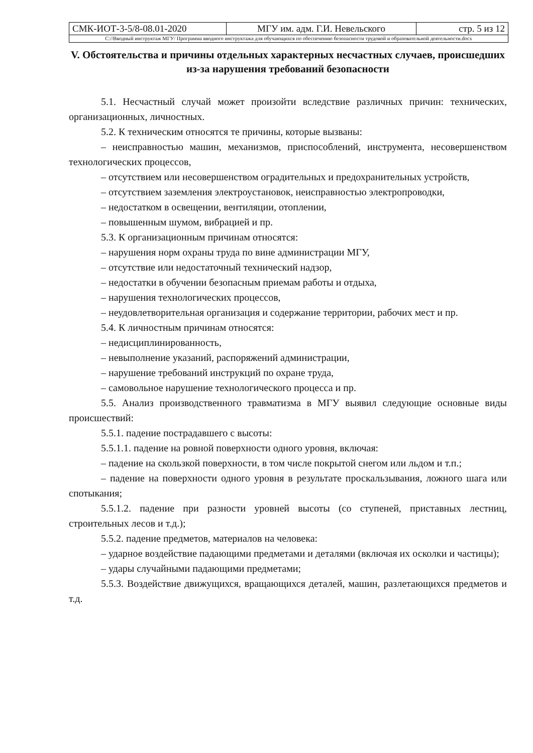| СМК-ИОТ-3-5/8-08.01-2020 | МГУ им. адм. Г.И. Невельского | стр. 5 из 12 |
| C://Вводный инструктаж МГУ/ Программа вводного инструктажа для обучающихся по обеспечению безопасности трудовой и образовательной деятельности.docx | | |
V. Обстоятельства и причины отдельных характерных несчастных случаев, происшедших из-за нарушения требований безопасности
5.1. Несчастный случай может произойти вследствие различных причин: технических, организационных, личностных.
5.2. К техническим относятся те причины, которые вызваны:
– неисправностью машин, механизмов, приспособлений, инструмента, несовершенством технологических процессов,
– отсутствием или несовершенством оградительных и предохранительных устройств,
– отсутствием заземления электроустановок, неисправностью электропроводки,
– недостатком в освещении, вентиляции, отоплении,
– повышенным шумом, вибрацией и пр.
5.3. К организационным причинам относятся:
– нарушения норм охраны труда по вине администрации МГУ,
– отсутствие или недостаточный технический надзор,
– недостатки в обучении безопасным приемам работы и отдыха,
– нарушения технологических процессов,
– неудовлетворительная организация и содержание территории, рабочих мест и пр.
5.4. К личностным причинам относятся:
– недисциплинированность,
– невыполнение указаний, распоряжений администрации,
– нарушение требований инструкций по охране труда,
– самовольное нарушение технологического процесса и пр.
5.5. Анализ производственного травматизма в МГУ выявил следующие основные виды происшествий:
5.5.1. падение пострадавшего с высоты:
5.5.1.1. падение на ровной поверхности одного уровня, включая:
– падение на скользкой поверхности, в том числе покрытой снегом или льдом и т.п.;
– падение на поверхности одного уровня в результате проскальзывания, ложного шага или спотыкания;
5.5.1.2. падение при разности уровней высоты (со ступеней, приставных лестниц, строительных лесов и т.д.);
5.5.2. падение предметов, материалов на человека:
– ударное воздействие падающими предметами и деталями (включая их осколки и частицы);
– удары случайными падающими предметами;
5.5.3. Воздействие движущихся, вращающихся деталей, машин, разлетающихся предметов и т.д.